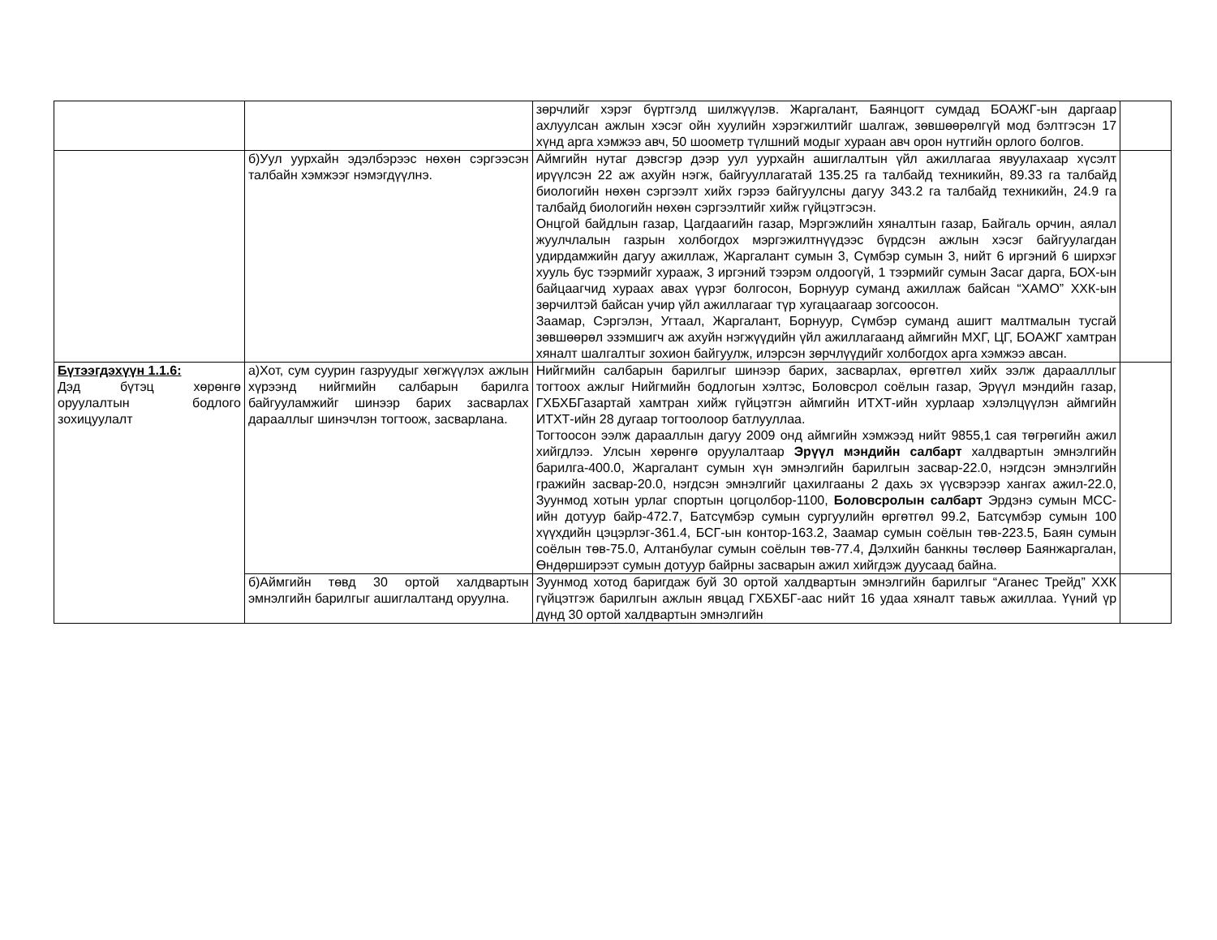| | | зөрчлийг хэрэг бүртгэлд шилжүүлэв. Жаргалант, Баянцогт сумдад БОАЖГ-ын даргаар ахлуулсан ажлын хэсэг ойн хуулийн хэрэгжилтийг шалгаж, зөвшөөрөлгүй мод бэлтгэсэн 17 хүнд арга хэмжээ авч, 50 шоометр түлшний модыг хураан авч орон нутгийн орлого болгов. | |
| | б)Уул уурхайн эдэлбэрээс нөхөн сэргээсэн талбайн хэмжээг нэмэгдүүлнэ. | Аймгийн нутаг дэвсгэр дээр уул уурхайн ашиглалтын үйл ажиллагаа явуулахаар хүсэлт ирүүлсэн 22 аж ахуйн нэгж, байгууллагатай 135.25 га талбайд техникийн, 89.33 га талбайд биологийн нөхөн сэргээлт хийх гэрээ байгуулсны дагуу 343.2 га талбайд техникийн, 24.9 га талбайд биологийн нөхөн сэргээлтийг хийж гүйцэтгэсэн. Онцгой байдлын газар, Цагдаагийн газар, Мэргэжлийн хяналтын газар, Байгаль орчин, аялал жуулчлалын газрын холбогдох мэргэжилтнүүдээс бүрдсэн ажлын хэсэг байгуулагдан удирдамжийн дагуу ажиллаж, Жаргалант сумын 3, Сүмбэр сумын 3, нийт 6 иргэний 6 ширхэг хууль бус тээрмийг хурааж, 3 иргэний тээрэм олдоогүй, 1 тээрмийг сумын Засаг дарга, БОХ-ын байцаагчид хураах авах үүрэг болгосон, Борнуур суманд ажиллаж байсан “ХАМО” ХХК-ын зөрчилтэй байсан учир үйл ажиллагааг түр хугацаагаар зогсоосон. Заамар, Сэргэлэн, Угтаал, Жаргалант, Борнуур, Сүмбэр суманд ашигт малтмалын тусгай зөвшөөрөл эзэмшигч аж ахуйн нэгжүүдийн үйл ажиллагаанд аймгийн МХГ, ЦГ, БОАЖГ хамтран хяналт шалгалтыг зохион байгуулж, илэрсэн зөрчлүүдийг холбогдох арга хэмжээ авсан. | |
| Бүтээгдэхүүн 1.1.6: Дэд бүтэц хөрөнгө оруулалтын бодлого зохицуулалт | а)Хот, сум суурин газруудыг хөгжүүлэх ажлын хүрээнд нийгмийн салбарын барилга байгууламжийг шинээр барих засварлах дарааллыг шинэчлэн тогтоож, засварлана. | Нийгмийн салбарын барилгыг шинээр барих, засварлах, өргөтгөл хийх ээлж дараалллыг тогтоох ажлыг Нийгмийн бодлогын хэлтэс, Боловсрол соёлын газар, Эрүүл мэндийн газар, ГХБХБГазартай хамтран хийж гүйцэтгэн аймгийн ИТХТ-ийн хурлаар хэлэлцүүлэн аймгийн ИТХТ-ийн 28 дугаар тогтоолоор батлууллаа. Тогтоосон ээлж дарааллын дагуу 2009 онд аймгийн хэмжээд нийт 9855,1 сая төгрөгийн ажил хийгдлээ. Улсын хөрөнгө оруулалтаар Эрүүл мэндийн салбарт халдвартын эмнэлгийн барилга-400.0, Жаргалант сумын хүн эмнэлгийн барилгын засвар-22.0, нэгдсэн эмнэлгийн гражийн засвар-20.0, нэгдсэн эмнэлгийг цахилгааны 2 дахь эх үүсвэрээр хангах ажил-22.0, Зуунмод хотын урлаг спортын цогцолбор-1100, Боловсролын салбарт Эрдэнэ сумын МСС-ийн дотуур байр-472.7, Батсүмбэр сумын сургуулийн өргөтгөл 99.2, Батсүмбэр сумын 100 хүүхдийн цэцэрлэг-361.4, БСГ-ын контор-163.2, Заамар сумын соёлын төв-223.5, Баян сумын соёлын төв-75.0, Алтанбулаг сумын соёлын төв-77.4, Дэлхийн банкны төслөөр Баянжаргалан, Өндөрширээт сумын дотуур байрны засварын ажил хийгдэж дуусаад байна. | |
| | б)Аймгийн төвд 30 ортой халдвартын эмнэлгийн барилгыг ашиглалтанд оруулна. | Зуунмод хотод баригдаж буй 30 ортой халдвартын эмнэлгийн барилгыг “Аганес Трейд” ХХК гүйцэтгэж барилгын ажлын явцад ГХБХБГ-аас нийт 16 удаа хяналт тавьж ажиллаа. Үүний үр дүнд 30 ортой халдвартын эмнэлгийн | |